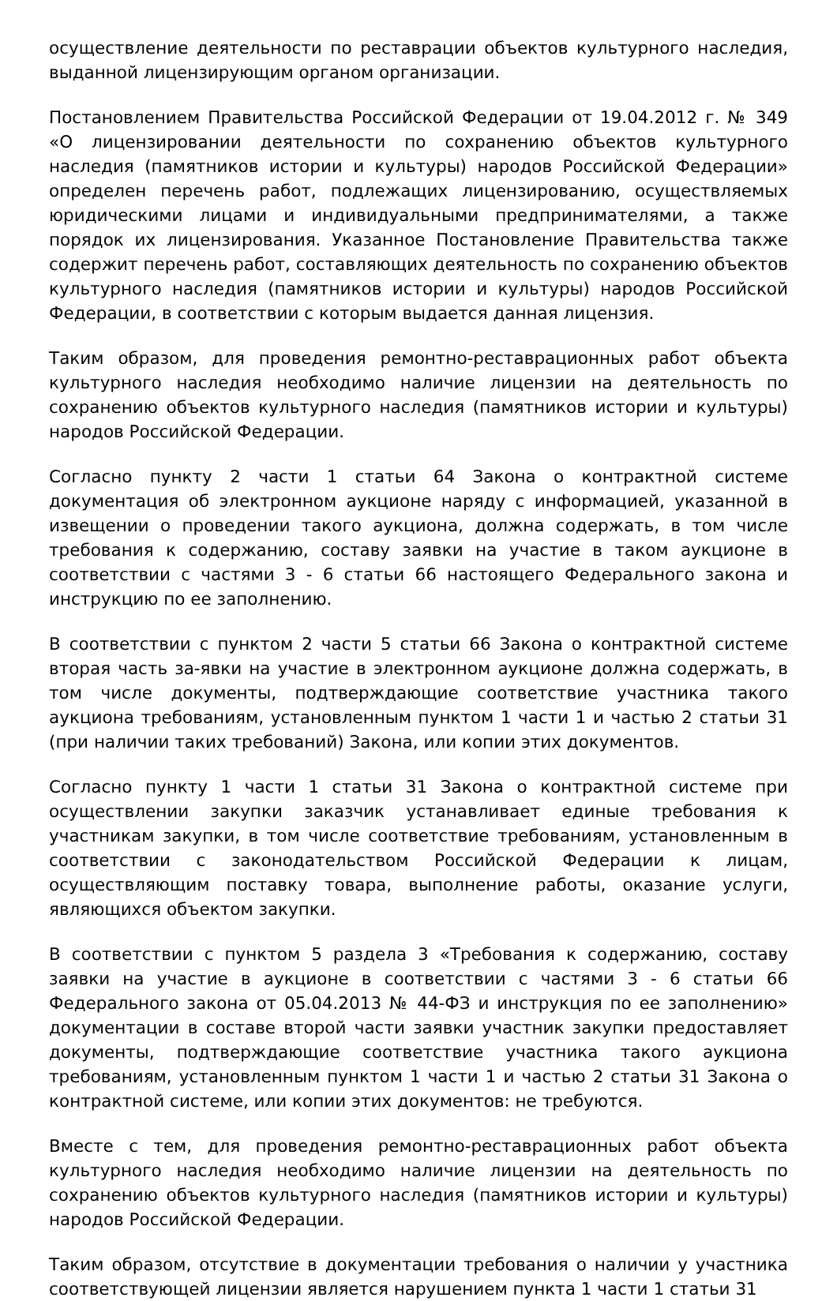осуществление деятельности по реставрации объектов культурного наследия, выданной лицензирующим органом организации.
Постановлением Правительства Российской Федерации от 19.04.2012 г. № 349 «О лицензировании деятельности по сохранению объектов культурного наследия (памятников истории и культуры) народов Российской Федерации» определен перечень работ, подлежащих лицензированию, осуществляемых юридическими лицами и индивидуальными предпринимателями, а также порядок их лицензирования. Указанное Постановление Правительства также содержит перечень работ, составляющих деятельность по сохранению объектов культурного наследия (памятников истории и культуры) народов Российской Федерации, в соответствии с которым выдается данная лицензия.
Таким образом, для проведения ремонтно-реставрационных работ объекта культурного наследия необходимо наличие лицензии на деятельность по сохранению объектов культурного наследия (памятников истории и культуры) народов Российской Федерации.
Согласно пункту 2 части 1 статьи 64 Закона о контрактной системе документация об электронном аукционе наряду с информацией, указанной в извещении о проведении такого аукциона, должна содержать, в том числе требования к содержанию, составу заявки на участие в таком аукционе в соответствии с частями 3 - 6 статьи 66 настоящего Федерального закона и инструкцию по ее заполнению.
В соответствии с пунктом 2 части 5 статьи 66 Закона о контрактной системе вторая часть за-явки на участие в электронном аукционе должна содержать, в том числе документы, подтверждающие соответствие участника такого аукциона требованиям, установленным пунктом 1 части 1 и частью 2 статьи 31 (при наличии таких требований) Закона, или копии этих документов.
Согласно пункту 1 части 1 статьи 31 Закона о контрактной системе при осуществлении закупки заказчик устанавливает единые требования к участникам закупки, в том числе соответствие требованиям, установленным в соответствии с законодательством Российской Федерации к лицам, осуществляющим поставку товара, выполнение работы, оказание услуги, являющихся объектом закупки.
В соответствии с пунктом 5 раздела 3 «Требования к содержанию, составу заявки на участие в аукционе в соответствии с частями 3 - 6 статьи 66 Федерального закона от 05.04.2013 № 44-ФЗ и инструкция по ее заполнению» документации в составе второй части заявки участник закупки предоставляет документы, подтверждающие соответствие участника такого аукциона требованиям, установленным пунктом 1 части 1 и частью 2 статьи 31 Закона о контрактной системе, или копии этих документов: не требуются.
Вместе с тем, для проведения ремонтно-реставрационных работ объекта культурного наследия необходимо наличие лицензии на деятельность по сохранению объектов культурного наследия (памятников истории и культуры) народов Российской Федерации.
Таким образом, отсутствие в документации требования о наличии у участника соответствующей лицензии является нарушением пункта 1 части 1 статьи 31